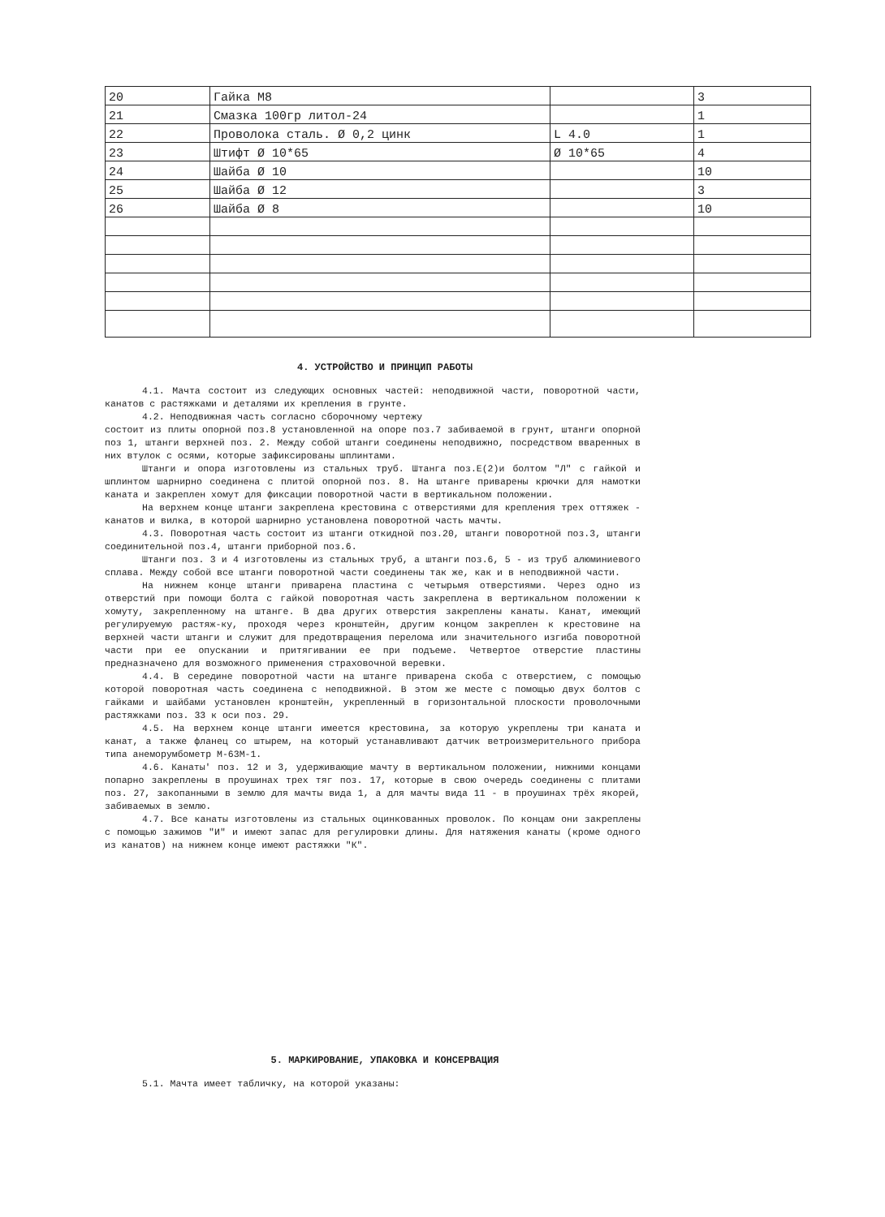| 20 | Гайка М8 | | 3 |
| 21 | Смазка 100гр литол-24 | | 1 |
| 22 | Проволока сталь. Ø 0,2 цинк | L 4.0 | 1 |
| 23 | Штифт Ø 10*65 | Ø 10*65 | 4 |
| 24 | Шайба Ø 10 | | 10 |
| 25 | Шайба Ø 12 | | 3 |
| 26 | Шайба Ø 8 | | 10 |
4. УСТРОЙСТВО И ПРИНЦИП РАБОТЫ
4.1. Мачта состоит из следующих основных частей: неподвижной части, поворотной части, канатов с растяжками и деталями их крепления в грунте.
4.2. Неподвижная часть согласно сборочному чертежу
состоит из плиты опорной поз.8 установленной на опоре поз.7 забиваемой в грунт, штанги опорной поз 1, штанги верхней поз. 2. Между собой штанги соединены неподвижно, посредством вваренных в них втулок с осями, которые зафиксированы шплинтами.
Штанги и опора изготовлены из стальных труб. Штанга поз.Е(2)и болтом "Л" с гайкой и шплинтом шарнирно соединена с плитой опорной поз. 8. На штанге приварены крючки для намотки каната и закреплен хомут для фиксации поворотной части в вертикальном положении.
На верхнем конце штанги закреплена крестовина с отверстиями для крепления трех оттяжек - канатов и вилка, в которой шарнирно установлена поворотной часть мачты.
4.3. Поворотная часть состоит из штанги откидной поз.20, штанги поворотной поз.3, штанги соединительной поз.4, штанги приборной поз.6.
Штанги поз. 3 и 4 изготовлены из стальных труб, а штанги поз.6, 5 - из труб алюминиевого сплава. Между собой все штанги поворотной части соединены так же, как и в неподвижной части.
На нижнем конце штанги приварена пластина с четырьмя отверстиями. Через одно из отверстий при помощи болта с гайкой поворотная часть закреплена в вертикальном положении к хомуту, закрепленному на штанге. В два других отверстия закреплены канаты. Канат, имеющий регулируемую растяж-ку, проходя через кронштейн, другим концом закреплен к крестовине на верхней части штанги и служит для предотвращения перелома или значительного изгиба поворотной части при ее опускании и притягивании ее при подъеме. Четвертое отверстие пластины предназначено для возможного применения страховочной веревки.
4.4. В середине поворотной части на штанге приварена скоба с отверстием, с помощью которой поворотная часть соединена с неподвижной. В этом же месте с помощью двух болтов с гайками и шайбами установлен кронштейн, укрепленный в горизонтальной плоскости проволочными растяжками поз. 33 к оси поз. 29.
4.5. На верхнем конце штанги имеется крестовина, за которую укреплены три каната и канат, а также фланец со штырем, на который устанавливают датчик ветроизмерительного прибора типа анеморумбометр М-63М-1.
4.6. Канаты' поз. 12 и 3, удерживающие мачту в вертикальном положении, нижними концами попарно закреплены в проушинах трех тяг поз. 17, которые в свою очередь соединены с плитами поз. 27, закопанными в землю для мачты вида 1, а для мачты вида 11 - в проушинах трёх якорей, забиваемых в землю.
4.7. Все канаты изготовлены из стальных оцинкованных проволок. По концам они закреплены с помощью зажимов "И" и имеют запас для регулировки длины. Для натяжения канаты (кроме одного из канатов) на нижнем конце имеют растяжки "К".
5. МАРКИРОВАНИЕ, УПАКОВКА И КОНСЕРВАЦИЯ
5.1. Мачта имеет табличку, на которой указаны: